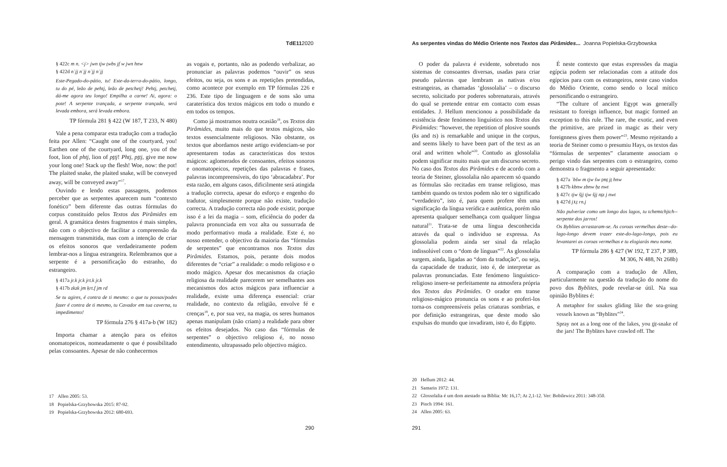TdE112020
§ 422c m n. <j> jwn tjw ṯwbs jf w jwn hnw
§ 422d nʿjj nʿjj nʿjj nʿjj
Este-Pegado-do-pátio, tu! Este-da-terra-do-pátio, longo, tu do pé, leão de pehtj, leão de petchetj! Pehtj, petchetj, dá-me agora teu longo! Empilha a carne! Ai, agora: o pote! A serpente trançada, a serpente trançada, será levada embora, será levada embora.
TP fórmula 281 § 422 (W 187, T 233, N 480)
Vale a pena comparar esta tradução com a tradução feita por Allen: “Caught one of the courtyard, you! Earthen one of the courtyard, long one, you of the foot, lion of phtj, lion of pṯtj! Phtj, pṯtj, give me now your long one! Stack up the flesh! Woe, now: the pot! The plaited snake, the plaited snake, will be conveyed away, will be conveyed away”<sup>17</sup>.
Ouvindo e lendo estas passagens, podemos perceber que as serpentes aparecem num “contexto fonético” bem diferente das outras fórmulas do corpus constituído pelos Textos das Pirâmides em geral. A gramática destes fragmentos é mais simples, não com o objectivo de facilitar a compreensão da mensagem transmitida, mas com a intenção de criar os efeitos sonoros que verdadeiramente podem lembrar-nos a língua estrangeira. Relembramos que a serpente é a personificação do estranho, do estrangeiro.
§ 417a jr.k jr.k jrt.k jr.k
§ 417b zkzk jm ḳrt.f jm rd
Se tu agires, é contra de ti mesmo: o que tu possas/podes fazer é contra de ti mesmo, tu Cavador em tua caverna, tu impedimento!
TP fórmula 276 § 417a-b (W 182)
Importa chamar a atenção para os efeitos onomatopeicos, nomeadamente o que é possibilitado pelas consoantes. Apesar de não conhecermos
as vogais e, portanto, não as podendo verbalizar, ao pronunciar as palavras podemos “ouvir” os seus efeitos, ou seja, os sons e as repetições pretendidas, como acontece por exemplo em TP fórmulas 226 e 236. Este tipo de linguagem e de sons são uma caraterística dos textos mágicos em todo o mundo e em todos os tempos.
Como já mostramos noutra ocasião<sup>18</sup>, os Textos das Pirâmides, muito mais do que textos mágicos, são textos essencialmente religiosos. Não obstante, os textos que abordamos neste artigo evidenciam-se por apresentarem todas as características dos textos mágicos: aglomerados de consoantes, efeitos sonoros e onomatopeicos, repetições das palavras e frases, palavras incompreensíveis, do tipo ‘abracadabra’. Por esta razão, em alguns casos, dificilmente será atingida a tradução correcta, apesar do esforço e engenho do tradutor, simplesmente porque não existe, tradução correcta. A tradução correcta não pode existir, porque isso é a lei da magia – som, eficiência do poder da palavra pronunciada em voz alta ou sussurrada de modo performativo muda a realidade. Este é, no nosso entender, o objectivo da maioria das “fórmulas de serpentes” que encontramos nos Textos das Pirâmides. Estamos, pois, perante dois modos diferentes de “criar” a realidade: o modo religioso e o modo mágico. Apesar dos mecanismos da criação religiosa da realidade parecerem ser semelhantes aos mecanismos dos actos mágicos para influenciar a realidade, existe uma diferença essencial: criar realidade, no contexto da religião, envolve fé e crenças<sup>19</sup>, e, por sua vez, na magia, os seres humanos apenas manipulam (não criam) a realidade para obter os efeitos desejados. No caso das “fórmulas de serpentes” o objectivo religioso é, no nosso entendimento, ultrapassado pelo objectivo mágico.
17 Allen 2005: 53.
18 Popielska-Grzybowska 2015: 87-92.
19 Popielska-Grzybowska 2012: 680-693.
290
As serpentes vindas do Médio Oriente nos Textos das Pirâmides... Joanna Popielska-Grzybowska
O poder da palavra é evidente, sobretudo nos sistemas de consoantes diversas, usadas para criar pseudo palavras que lembram as nativas e/ou estrangeiras, as chamadas ‘glossolalia’ – o discurso secreto, solicitado por poderes sobrenaturais, através do qual se pretende entrar em contacto com essas entidades. J. Hellum mencionou a possibilidade da existência deste fenómeno linguístico nos Textos das Pirâmides: “however, the repetition of plosive sounds (ks and ts) is remarkable and unique in the corpus, and seems likely to have been part of the text as an oral and written whole”<sup>20</sup>. Contudo as glossolalia podem significar muito mais que um discurso secreto. No caso dos Textos das Pirâmides e de acordo com a teoria de Steiner, glossolalia não aparecem só quando as fórmulas são recitadas em transe religioso, mas também quando os textos podem não ter o significado “verdadeiro”, isto é, para quem profere têm uma significação da língua verídica e autêntica, porém não apresenta qualquer semelhança com qualquer língua natural<sup>21</sup>. Trata-se de uma língua desconhecida através da qual o individuo se expressa. As glossolalia podem ainda ser sinal da relação indissolúvel com o “dom de línguas”<sup>22</sup>. As glossolalia surgem, ainda, ligadas ao “dom da tradução”, ou seja, da capacidade de traduzir, isto é, de interpretar as palavras pronunciadas. Este fenómeno linguístico-religioso insere-se perfeitamente na atmosfera própria dos Textos das Pirâmides. O orador em transe religioso-mágico pronuncia os sons e ao proferi-los torna-os compreensíveis pelas criaturas sombrias, e por definição estrangeiras, que deste modo são expulsas do mundo que invadiram, isto é, do Egipto.
É neste contexto que estas expressões da magia egípcia podem ser relacionadas com a atitude dos egípcios para com os estrangeiros, neste caso vindos do Médio Oriente, como sendo o local mítico personificando o estrangeiro.
“The culture of ancient Egypt was generally resistant to foreign influence, but magic formed an exception to this rule. The rare, the exotic, and even the primitive, are prized in magic as their very foreignness gives them power”<sup>23</sup>. Mesmo rejeitando a teoria de Steiner como o presumiu Hays, os textos das “fórmulas de serpentes” claramente associam o perigo vindo das serpentes com o estrangeiro, como demonstra o fragmento a seguir apresentado:
§ 427a ʿbšw m tjw šw ṯmṯ jṯ hnw
§ 427b kbnw zbnw ḥz nwt
§ 427c tjw šjj tjw šjj nṯz j nwt
§ 427d jꜣ.ṯ rn.j
Não pulverize como um longo dos lagos, tu tchemtchjtch--serpente dos jarros!
Os Byblites arrastaram-se. As coroas vermelhas deste--do-lago-longo devem trazer este-do-lago-longo, pois eu levantarei as coroas vermelhas e tu elogiarás meu nome.
TP fórmula 286 § 427 (W 192, T 237, P 389,
M 306, N 488, Nt 268b)
A comparação com a tradução de Allen, particularmente na questão da tradução do nome do povo dos Byblites, pode revelar-se útil. Na sua opinião Byblites é:
A metaphor for snakes gliding like the sea-going vessels known as “Byblites”<sup>24</sup>.
Spray not as a long one of the lakes, you ṯjṯ-snake of the jars! The Byblites have crawled off. The
20 Hellum 2012: 44.
21 Samarin 1972: 131.
22 Glossolalia é um dom atestado na Bíblia: Mc 16,17; At 2,1-12. Ver: Bobilewicz 2011: 348-350.
23 Pinch 1994: 161.
24 Allen 2005: 63.
291